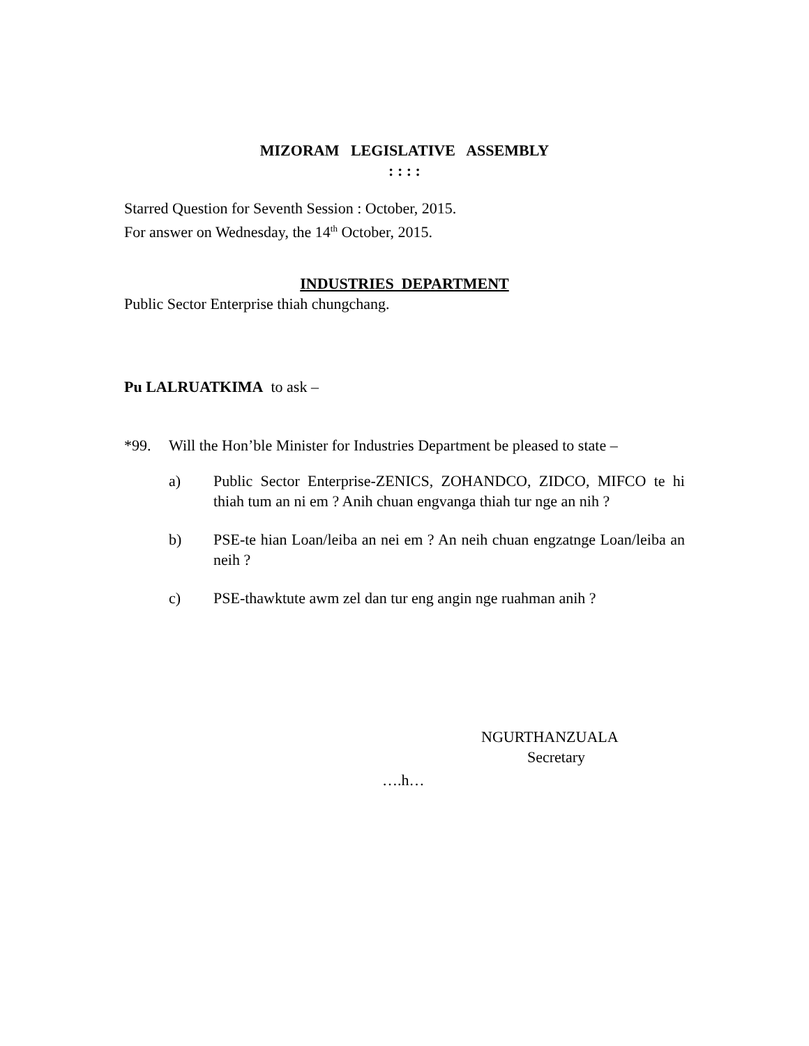MIZORAM LEGISLATIVE ASSEMBLY
: : : :
Starred Question for Seventh Session : October, 2015.
For answer on Wednesday, the 14<sup>th</sup> October, 2015.
INDUSTRIES DEPARTMENT
Public Sector Enterprise thiah chungchang.
Pu LALRUATKIMA to ask –
*99. Will the Hon’ble Minister for Industries Department be pleased to state –
a) Public Sector Enterprise-ZENICS, ZOHANDCO, ZIDCO, MIFCO te hi thiah tum an ni em ? Anih chuan engvanga thiah tur nge an nih ?
b) PSE-te hian Loan/leiba an nei em ? An neih chuan engzatnge Loan/leiba an neih ?
c) PSE-thawktute awm zel dan tur eng angin nge ruahman anih ?
NGURTHANZUALA
Secretary
….h…